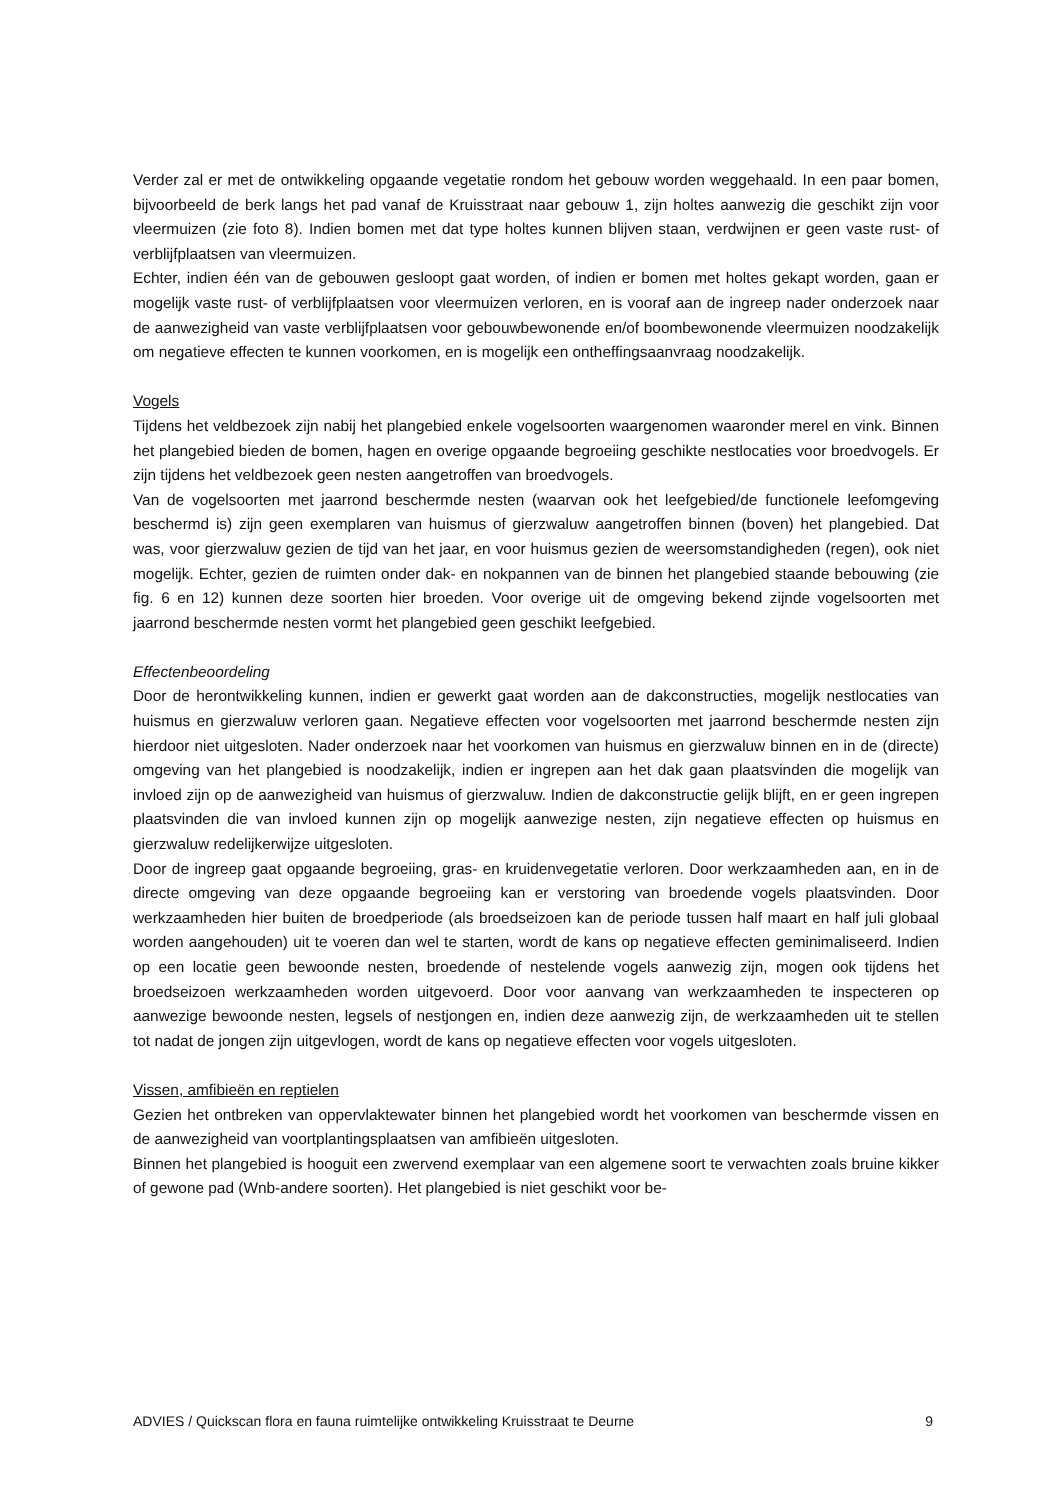Verder zal er met de ontwikkeling opgaande vegetatie rondom het gebouw worden weggehaald. In een paar bomen, bijvoorbeeld de berk langs het pad vanaf de Kruisstraat naar gebouw 1, zijn holtes aanwezig die geschikt zijn voor vleermuizen (zie foto 8). Indien bomen met dat type holtes kunnen blijven staan, verdwijnen er geen vaste rust- of verblijfplaatsen van vleermuizen.
Echter, indien één van de gebouwen gesloopt gaat worden, of indien er bomen met holtes gekapt worden, gaan er mogelijk vaste rust- of verblijfplaatsen voor vleermuizen verloren, en is vooraf aan de ingreep nader onderzoek naar de aanwezigheid van vaste verblijfplaatsen voor gebouwbewonende en/of boombewonende vleermuizen noodzakelijk om negatieve effecten te kunnen voorkomen, en is mogelijk een ontheffingsaanvraag noodzakelijk.
Vogels
Tijdens het veldbezoek zijn nabij het plangebied enkele vogelsoorten waargenomen waaronder merel en vink. Binnen het plangebied bieden de bomen, hagen en overige opgaande begroeiing geschikte nestlocaties voor broedvogels. Er zijn tijdens het veldbezoek geen nesten aangetroffen van broedvogels.
Van de vogelsoorten met jaarrond beschermde nesten (waarvan ook het leefgebied/de functionele leefomgeving beschermd is) zijn geen exemplaren van huismus of gierzwaluw aangetroffen binnen (boven) het plangebied. Dat was, voor gierzwaluw gezien de tijd van het jaar, en voor huismus gezien de weersomstandigheden (regen), ook niet mogelijk. Echter, gezien de ruimten onder dak- en nokpannen van de binnen het plangebied staande bebouwing (zie fig. 6 en 12) kunnen deze soorten hier broeden. Voor overige uit de omgeving bekend zijnde vogelsoorten met jaarrond beschermde nesten vormt het plangebied geen geschikt leefgebied.
Effectenbeoordeling
Door de herontwikkeling kunnen, indien er gewerkt gaat worden aan de dakconstructies, mogelijk nestlocaties van huismus en gierzwaluw verloren gaan. Negatieve effecten voor vogelsoorten met jaarrond beschermde nesten zijn hierdoor niet uitgesloten. Nader onderzoek naar het voorkomen van huismus en gierzwaluw binnen en in de (directe) omgeving van het plangebied is noodzakelijk, indien er ingrepen aan het dak gaan plaatsvinden die mogelijk van invloed zijn op de aanwezigheid van huismus of gierzwaluw. Indien de dakconstructie gelijk blijft, en er geen ingrepen plaatsvinden die van invloed kunnen zijn op mogelijk aanwezige nesten, zijn negatieve effecten op huismus en gierzwaluw redelijkerwijze uitgesloten.
Door de ingreep gaat opgaande begroeiing, gras- en kruidenvegetatie verloren. Door werkzaamheden aan, en in de directe omgeving van deze opgaande begroeiing kan er verstoring van broedende vogels plaatsvinden. Door werkzaamheden hier buiten de broedperiode (als broedseizoen kan de periode tussen half maart en half juli globaal worden aangehouden) uit te voeren dan wel te starten, wordt de kans op negatieve effecten geminimaliseerd. Indien op een locatie geen bewoonde nesten, broedende of nestelende vogels aanwezig zijn, mogen ook tijdens het broedseizoen werkzaamheden worden uitgevoerd. Door voor aanvang van werkzaamheden te inspecteren op aanwezige bewoonde nesten, legsels of nestjongen en, indien deze aanwezig zijn, de werkzaamheden uit te stellen tot nadat de jongen zijn uitgevlogen, wordt de kans op negatieve effecten voor vogels uitgesloten.
Vissen, amfibieën en reptielen
Gezien het ontbreken van oppervlaktewater binnen het plangebied wordt het voorkomen van beschermde vissen en de aanwezigheid van voortplantingsplaatsen van amfibieën uitgesloten.
Binnen het plangebied is hooguit een zwervend exemplaar van een algemene soort te verwachten zoals bruine kikker of gewone pad (Wnb-andere soorten). Het plangebied is niet geschikt voor be-
ADVIES / Quickscan flora en fauna ruimtelijke ontwikkeling Kruisstraat te Deurne 9